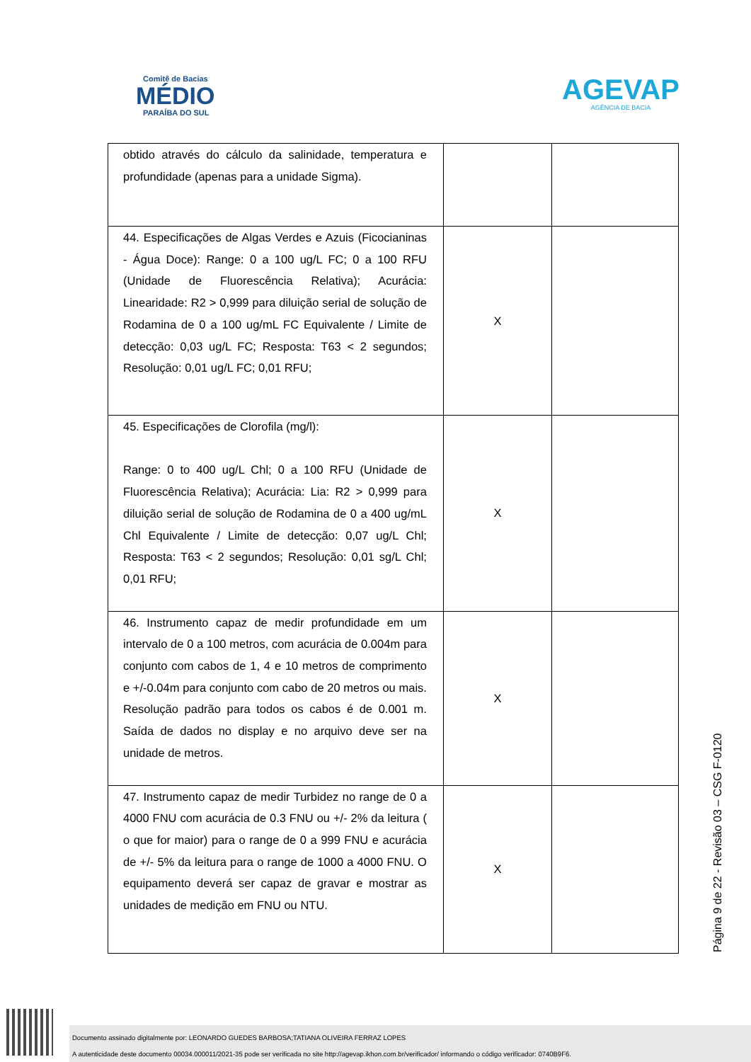Comitê de Bacias
MÉDIO
PARAÍBA DO SUL
AGEVAP
AGÊNCIA DE BACIA
| obtido através do cálculo da salinidade, temperatura e profundidade (apenas para a unidade Sigma). | | |
| 44. Especificações de Algas Verdes e Azuis (Ficocianinas - Água Doce): Range: 0 a 100 ug/L FC; 0 a 100 RFU (Unidade de Fluorescência Relativa); Acurácia: Linearidade: R2 > 0,999 para diluição serial de solução de Rodamina de 0 a 100 ug/mL FC Equivalente / Limite de detecção: 0,03 ug/L FC; Resposta: T63 < 2 segundos; Resolução: 0,01 ug/L FC; 0,01 RFU; | X | |
| 45. Especificações de Clorofila (mg/l): Range: 0 to 400 ug/L Chl; 0 a 100 RFU (Unidade de Fluorescência Relativa); Acurácia: Lia: R2 > 0,999 para diluição serial de solução de Rodamina de 0 a 400 ug/mL Chl Equivalente / Limite de detecção: 0,07 ug/L Chl; Resposta: T63 < 2 segundos; Resolução: 0,01 sg/L Chl; 0,01 RFU; | X | |
| 46. Instrumento capaz de medir profundidade em um intervalo de 0 a 100 metros, com acurácia de 0.004m para conjunto com cabos de 1, 4 e 10 metros de comprimento e +/-0.04m para conjunto com cabo de 20 metros ou mais. Resolução padrão para todos os cabos é de 0.001 m. Saída de dados no display e no arquivo deve ser na unidade de metros. | X | |
| 47. Instrumento capaz de medir Turbidez no range de 0 a 4000 FNU com acurácia de 0.3 FNU ou +/- 2% da leitura ( o que for maior) para o range de 0 a 999 FNU e acurácia de +/- 5% da leitura para o range de 1000 a 4000 FNU. O equipamento deverá ser capaz de gravar e mostrar as unidades de medição em FNU ou NTU. | X | |
Página 9 de 22 - Revisão 03 – CSG F-0120
Documento assinado digitalmente por: LEONARDO GUEDES BARBOSA;TATIANA OLIVEIRA FERRAZ LOPES
A autenticidade deste documento 00034.000011/2021-35 pode ser verificada no site http://agevap.ikhon.com.br/verificador/ informando o código verificador: 0740B9F6.